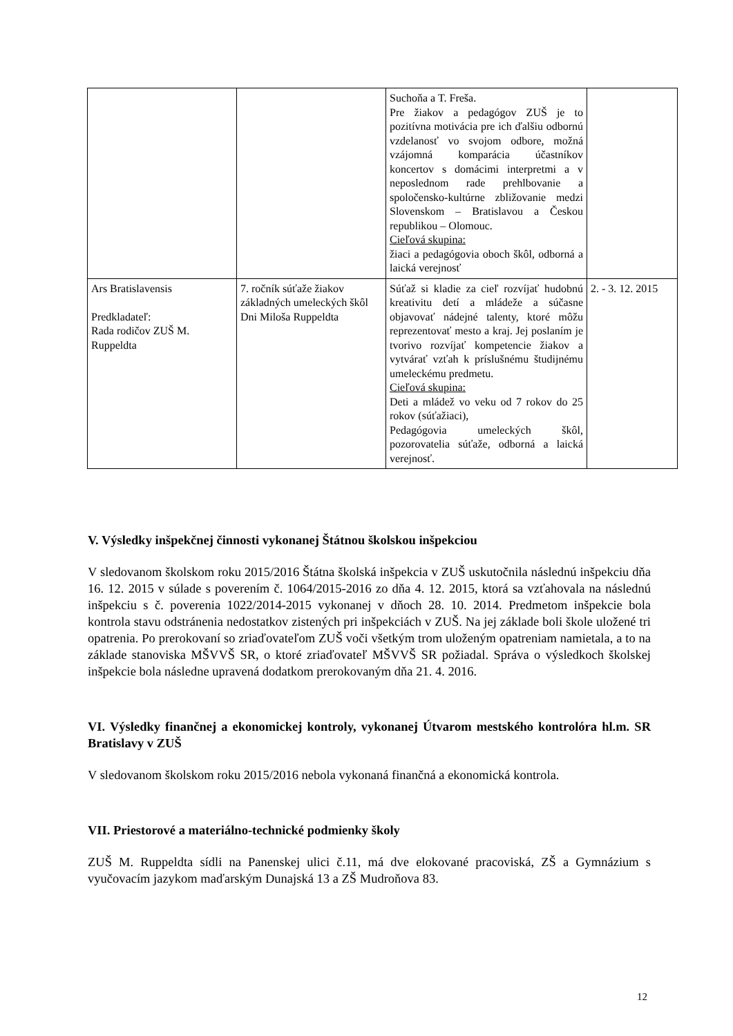| | | Suchoňa a T. Freša. Pre žiakov a pedagógov ZUŠ je to pozitívna motivácia pre ich ďalšiu odbornú vzdelanosť vo svojom odbore, možná vzájomná komparácia účastníkov koncertov s domácimi interpretmi a v neposlednom rade prehlbovanie a spoločensko-kultúrne zbližovanie medzi Slovenskom – Bratislavou a Českou republikou – Olomouc. Cieľová skupina: žiaci a pedagógovia oboch škôl, odborná a laická verejnosť | |
| Ars Bratislavensis Predkladateľ: Rada rodičov ZUŠ M. Ruppeldta | 7. ročník súťaže žiakov základných umeleckých škôl Dni Miloša Ruppeldta | Súťaž si kladie za cieľ rozvíjať hudobnú kreativitu detí a mládeže a súčasne objavovať nádejné talenty, ktoré môžu reprezentovať mesto a kraj. Jej poslaním je tvorivo rozvíjať kompetencie žiakov a vytvárať vzťah k príslušnému študijnému umeleckému predmetu. Cieľová skupina: Deti a mládež vo veku od 7 rokov do 25 rokov (súťažiaci), Pedagógovia umeleckých škôl, pozorovatelia súťaže, odborná a laická verejnosť. | 2. - 3. 12. 2015 |
V. Výsledky inšpekčnej činnosti vykonanej Štátnou školskou inšpekciou
V sledovanom školskom roku 2015/2016 Štátna školská inšpekcia v ZUŠ uskutočnila následnú inšpekciu dňa 16. 12. 2015 v súlade s poverením č. 1064/2015-2016 zo dňa 4. 12. 2015, ktorá sa vzťahovala na následnú inšpekciu s č. poverenia 1022/2014-2015 vykonanej v dňoch 28. 10. 2014. Predmetom inšpekcie bola kontrola stavu odstránenia nedostatkov zistených pri inšpekciách v ZUŠ. Na jej základe boli škole uložené tri opatrenia. Po prerokovaní so zriaďovateľom ZUŠ voči všetkým trom uloženým opatreniam namietala, a to na základe stanoviska MŠVVŠ SR, o ktoré zriaďovateľ MŠVVŠ SR požiadal. Správa o výsledkoch školskej inšpekcie bola následne upravená dodatkom prerokovaným dňa 21. 4. 2016.
VI. Výsledky finančnej a ekonomickej kontroly, vykonanej Útvarom mestského kontrolóra hl.m. SR Bratislavy v ZUŠ
V sledovanom školskom roku 2015/2016 nebola vykonaná finančná a ekonomická kontrola.
VII. Priestorové a materiálno-technické podmienky školy
ZUŠ M. Ruppeldta sídli na Panenskej ulici č.11, má dve elokované pracoviská, ZŠ a Gymnázium s vyučovacím jazykom maďarským Dunajská 13 a ZŠ Mudroňova 83.
12